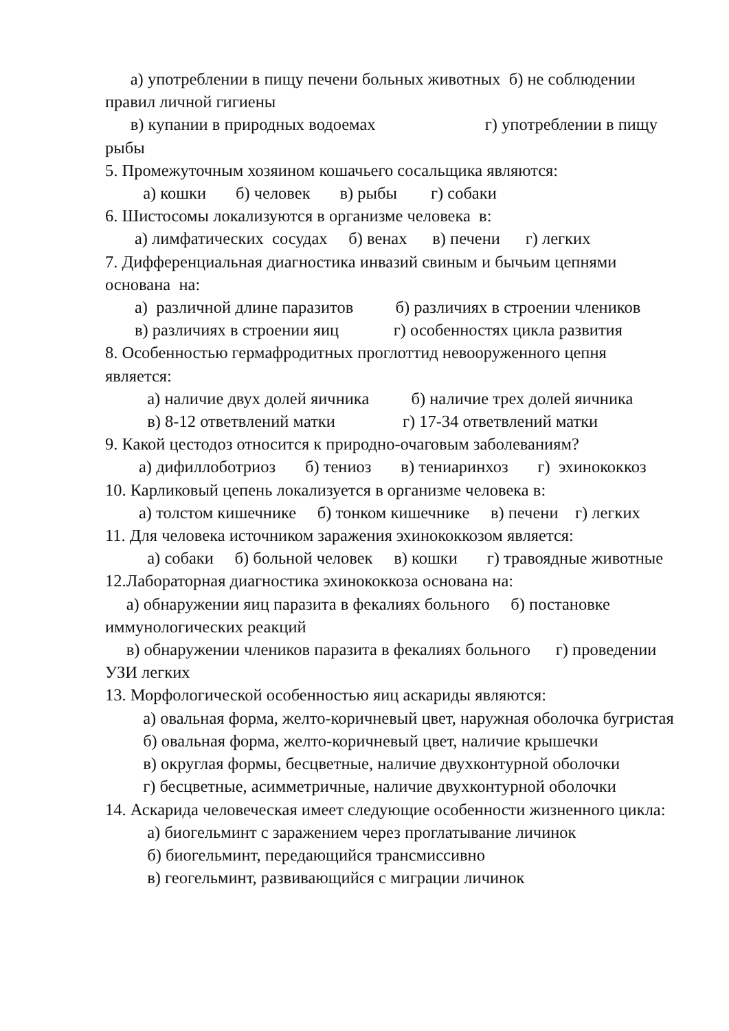а) употреблении в пищу печени больных животных б) не соблюдении правил личной гигиены
в) купании в природных водоемах г) употреблении в пищу рыбы
5. Промежуточным хозяином кошачьего сосальщика являются:
а) кошки б) человек в) рыбы г) собаки
6. Шистосомы локализуются в организме человека в:
а) лимфатических сосудах б) венах в) печени г) легких
7. Дифференциальная диагностика инвазий свиным и бычьим цепнями основана на:
а) различной длине паразитов б) различиях в строении члеников
в) различиях в строении яиц г) особенностях цикла развития
8. Особенностью гермафродитных проглоттид невооруженного цепня является:
а) наличие двух долей яичника б) наличие трех долей яичника
в) 8-12 ответвлений матки г) 17-34 ответвлений матки
9. Какой цестодоз относится к природно-очаговым заболеваниям?
а) дифиллоботриоз б) тениоз в) тениаринхоз г) эхинококкоз
10. Карликовый цепень локализуется в организме человека в:
а) толстом кишечнике б) тонком кишечнике в) печени г) легких
11. Для человека источником заражения эхинококкозом является:
а) собаки б) больной человек в) кошки г) травоядные животные
12.Лабораторная диагностика эхинококкоза основана на:
а) обнаружении яиц паразита в фекалиях больного б) постановке иммунологических реакций
в) обнаружении члеников паразита в фекалиях больного г) проведении УЗИ легких
13. Морфологической особенностью яиц аскариды являются:
а) овальная форма, желто-коричневый цвет, наружная оболочка бугристая
б) овальная форма, желто-коричневый цвет, наличие крышечки
в) округлая формы, бесцветные, наличие двухконтурной оболочки
г) бесцветные, асимметричные, наличие двухконтурной оболочки
14. Аскарида человеческая имеет следующие особенности жизненного цикла:
а) биогельминт с заражением через проглатывание личинок
б) биогельминт, передающийся трансмиссивно
в) геогельминт, развивающийся с миграции личинок